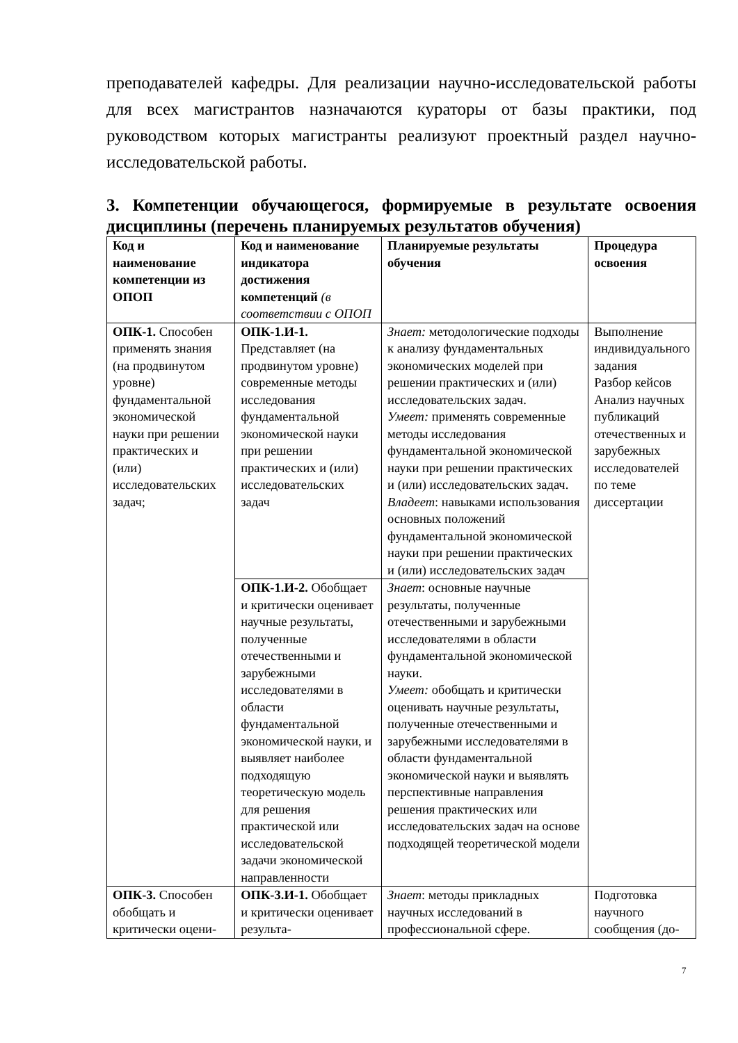преподавателей кафедры. Для реализации научно-исследовательской работы для всех магистрантов назначаются кураторы от базы практики, под руководством которых магистранты реализуют проектный раздел научно-исследовательской работы.
3. Компетенции обучающегося, формируемые в результате освоения дисциплины (перечень планируемых результатов обучения)
| Код и наименование компетенции из ОПОП | Код и наименование индикатора достижения компетенций (в соответствии с ОПОП | Планируемые результаты обучения | Процедура освоения |
| --- | --- | --- | --- |
| ОПК-1. Способен применять знания (на продвинутом уровне) фундаментальной экономической науки при решении практических и (или) исследовательских задач; | ОПК-1.И-1. Представляет (на продвинутом уровне) современные методы исследования фундаментальной экономической науки при решении практических и (или) исследовательских задач | Знает: методологические подходы к анализу фундаментальных экономических моделей при решении практических и (или) исследовательских задач. Умеет: применять современные методы исследования фундаментальной экономической науки при решении практических и (или) исследовательских задач. Владеет : навыками использования основных положений фундаментальной экономической науки при решении практических и (или) исследовательских задач | Выполнение индивидуального задания Разбор кейсов Анализ научных публикаций отечественных и зарубежных исследователей по теме диссертации |
| | ОПК-1.И-2. Обобщает и критически оценивает научные результаты, полученные отечественными и зарубежными исследователями в области фундаментальной экономической науки, и выявляет наиболее подходящую теоретическую модель для решения практической или исследовательской задачи экономической направленности | Знает : основные научные результаты, полученные отечественными и зарубежными исследователями в области фундаментальной экономической науки. Умеет: обобщать и критически оценивать научные результаты, полученные отечественными и зарубежными исследователями в области фундаментальной экономической науки и выявлять перспективные направления решения практических или исследовательских задач на основе подходящей теоретической модели | |
| ОПК-3. Способен обобщать и критически оцени- | ОПК-3.И-1. Обобщает и критически оценивает результа- | Знает : методы прикладных научных исследований в профессиональной сфере. | Подготовка научного сообщения (до- |
7